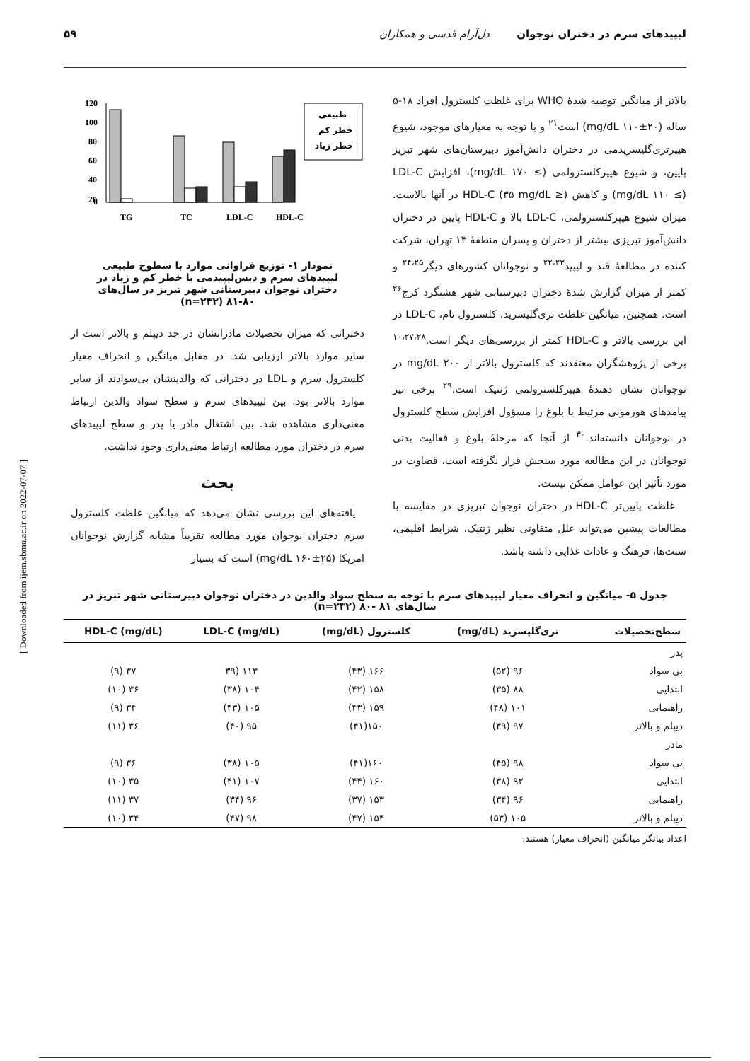لیپیدهای سرم در دختران نوجوان دل‌آرام قدسی و همکاران ۵۹
بالاتر از میانگین توصیه شدهٔ WHO برای غلظت کلسترول افراد ۱۸-۵ ساله (۲۰±۱۱۰ mg/dL) است<sup>۲۱</sup> و با توجه به معیارهای موجود، شیوع هیپرتری‌گلیسریدمی در دختران دانش‌آموز دبیرستان‌های شهر تبریز پایین، و شیوع هیپرکلسترولمی (≥ ۱۷۰ mg/dL)، افزایش LDL-C (mg/dL ۱۱۰ ≤) و کاهش HDL-C (۳۵ mg/dL ≥) در آنها بالاست. میزان شیوع هیپرکلسترولمی، LDL-C بالا و HDL-C پایین در دختران دانش‌آموز تبریزی بیشتر از دختران و پسران منطقهٔ ۱۳ تهران، شرکت کننده در مطالعهٔ قند و لیپید<sup>۲۲،۲۳</sup> و نوجوانان کشورهای دیگر<sup>۲۴،۲۵</sup> و کمتر از میزان گزارش شدهٔ دختران دبیرستانی شهر هشتگرد کرج<sup>۲۶</sup> است. همچنین، میانگین غلظت تری‌گلیسرید، کلسترول تام، LDL-C در این بررسی بالاتر و HDL-C کمتر از بررسی‌های دیگر است.<sup>۱۰،۲۷،۲۸</sup> برخی از پژوهشگران معتقدند که کلسترول بالاتر از ۲۰۰ mg/dL در نوجوانان نشان دهندهٔ هیپرکلسترولمی ژنتیک است،<sup>۲۹</sup> برخی نیز پیامدهای هورمونی مرتبط با بلوغ را مسؤول افزایش سطح کلسترول در نوجوانان دانسته‌اند.<sup>۳۰</sup> از آنجا که مرحلهٔ بلوغ و فعالیت بدنی نوجوانان در این مطالعه مورد سنجش قرار نگرفته است، قضاوت در مورد تأثیر این عوامل ممکن نیست.
غلظت پایین‌تر HDL-C در دختران نوجوان تبریزی در مقایسه با مطالعات پیشین می‌تواند علل متفاوتی نظیر ژنتیک، شرایط اقلیمی، سنت‌ها، فرهنگ و عادات غذایی داشته باشد.
120
100
80
60
40
20
0
TG
TC
LDL-C
HDL-C
طبیعی
خطر کم
خطر زیاد
نمودار ۱- توزیع فراوانی موارد با سطوح طبیعی لیپیدهای سرم و دیس‌لیپیدمی با خطر کم و زیاد در دختران نوجوان دبیرستانی شهر تبریز در سال‌های ۸۰-۸۱ (n=۲۳۲)
دخترانی که میزان تحصیلات مادرانشان در حد دیپلم و بالاتر است از سایر موارد بالاتر ارزیابی شد. در مقابل میانگین و انحراف معیار کلسترول سرم و LDL در دخترانی که والدینشان بی‌سوادند از سایر موارد بالاتر بود. بین لیپیدهای سرم و سطح سواد والدین ارتباط معنی‌داری مشاهده شد. بین اشتغال مادر یا پدر و سطح لیپیدهای سرم در دختران مورد مطالعه ارتباط معنی‌داری وجود نداشت.
بحث
یافته‌های این بررسی نشان می‌دهد که میانگین غلظت کلسترول سرم دختران نوجوان مورد مطالعه تقریباً مشابه گزارش نوجوانان امریکا (۲۵±۱۶۰ mg/dL) است که بسیار
جدول ۵- میانگین و انحراف معیار لیپیدهای سرم با توجه به سطح سواد والدین در دختران نوجوان دبیرستانی شهر تبریز در سال‌های ۸۱ -۸۰ (n=۲۳۲)
| سطح‌تحصیلات | تری‌گلیسرید (mg/dL) | کلسترول (mg/dL) | (mg/dL) LDL-C | (mg/dL) HDL-C |
| --- | --- | --- | --- | --- |
| پدر | | | | |
| بی سواد | ۹۶ (۵۲) | ۱۶۶ (۴۳) | ۱۱۳ (۳۹ | ۳۷ (۹) |
| ابتدایی | ۸۸ (۳۵) | ۱۵۸ (۴۲) | ۱۰۴ (۳۸) | ۳۶ (۱۰) |
| راهنمایی | ۱۰۱ (۴۸) | ۱۵۹ (۴۳) | ۱۰۵ (۴۳) | ۳۴ (۹) |
| دیپلم و بالاتر | ۹۷ (۳۹) | ۱۵۰(۴۱) | ۹۵ (۴۰) | ۳۶ (۱۱) |
| مادر | | | | |
| بی سواد | ۹۸ (۴۵) | ۱۶۰(۴۱) | ۱۰۵ (۳۸) | ۳۶ (۹) |
| ابتدایی | ۹۲ (۳۸) | ۱۶۰ (۴۴) | ۱۰۷ (۴۱) | ۳۵ (۱۰) |
| راهنمایی | ۹۶ (۳۴) | ۱۵۳ (۳۷) | ۹۶ (۳۴) | ۳۷ (۱۱) |
| دیپلم و بالاتر | ۱۰۵ (۵۳) | ۱۵۴ (۴۷) | ۹۸ (۴۷) | ۳۴ (۱۰) |
اعداد بیانگر میانگین (انحراف معیار) هستند.
[ Downloaded from ijem.sbmu.ac.ir on 2022-07-07 ]